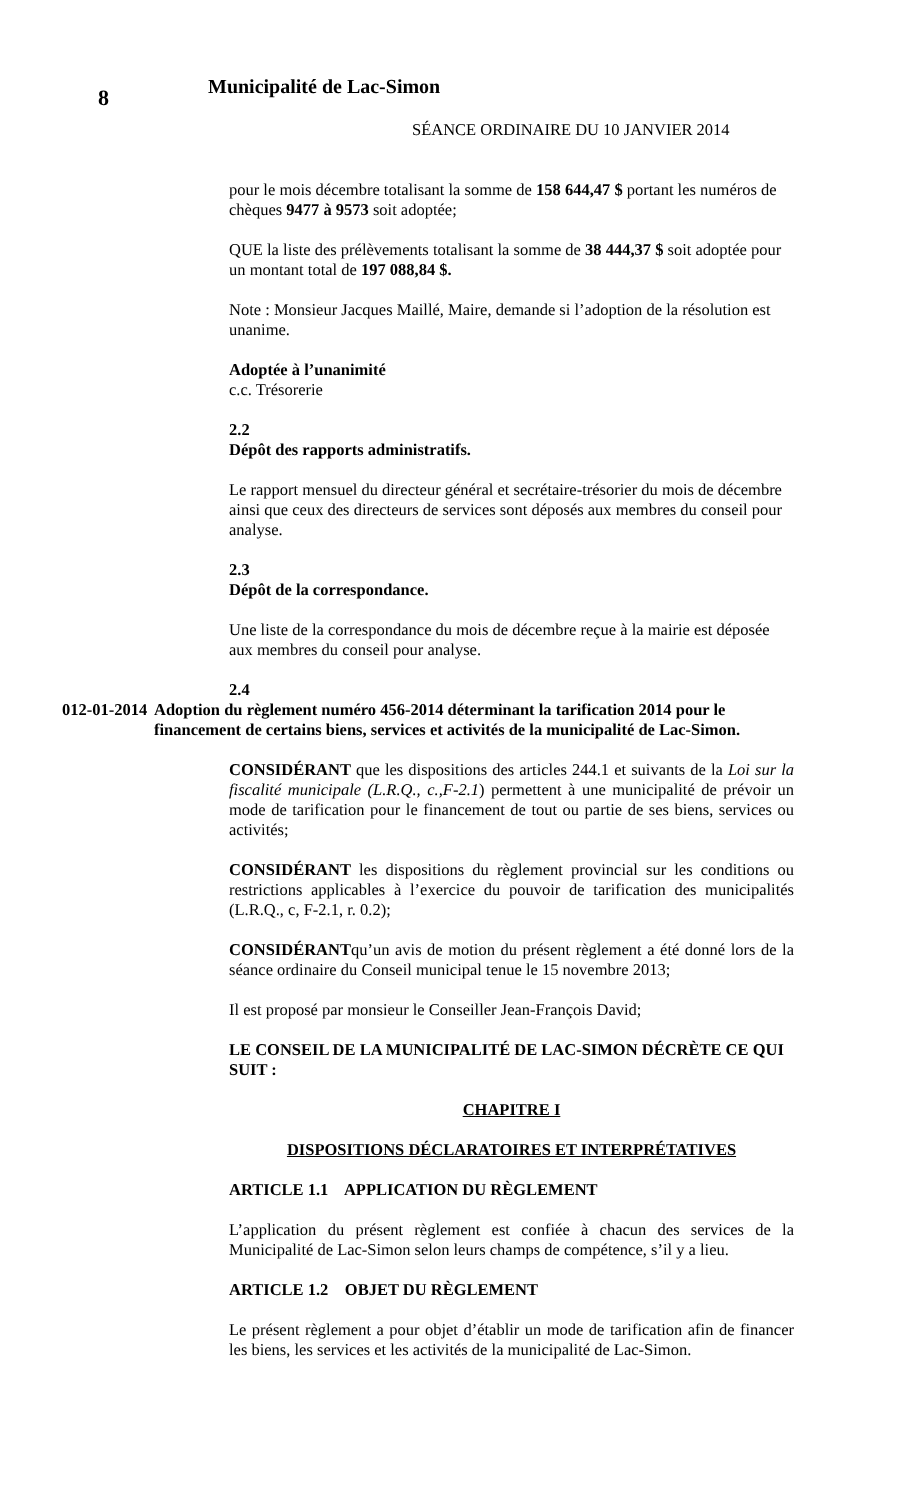8
Municipalité de Lac-Simon
SÉANCE ORDINAIRE DU 10 JANVIER 2014
pour le mois décembre totalisant la somme de 158 644,47 $ portant les numéros de chèques 9477 à 9573 soit adoptée;
QUE la liste des prélèvements totalisant la somme de 38 444,37 $ soit adoptée pour un montant total de 197 088,84 $.
Note : Monsieur Jacques Maillé, Maire, demande si l’adoption de la résolution est unanime.
Adoptée à l’unanimité
c.c. Trésorerie
2.2
Dépôt des rapports administratifs.
Le rapport mensuel du directeur général et secrétaire-trésorier du mois de décembre ainsi que ceux des directeurs de services sont déposés aux membres du conseil pour analyse.
2.3
Dépôt de la correspondance.
Une liste de la correspondance du mois de décembre reçue à la mairie est déposée aux membres du conseil pour analyse.
2.4
012-01-2014 Adoption du règlement numéro 456-2014 déterminant la tarification 2014 pour le financement de certains biens, services et activités de la municipalité de Lac-Simon.
CONSIDÉRANT que les dispositions des articles 244.1 et suivants de la Loi sur la fiscalité municipale (L.R.Q., c.,F-2.1) permettent à une municipalité de prévoir un mode de tarification pour le financement de tout ou partie de ses biens, services ou activités;
CONSIDÉRANT les dispositions du règlement provincial sur les conditions ou restrictions applicables à l’exercice du pouvoir de tarification des municipalités (L.R.Q., c, F-2.1, r. 0.2);
CONSIDÉRANTqu’un avis de motion du présent règlement a été donné lors de la séance ordinaire du Conseil municipal tenue le 15 novembre 2013;
Il est proposé par monsieur le Conseiller Jean-François David;
LE CONSEIL DE LA MUNICIPALITÉ DE LAC-SIMON DÉCRÈTE CE QUI SUIT :
CHAPITRE I
DISPOSITIONS DÉCLARATOIRES ET INTERPRÉTATIVES
ARTICLE 1.1 APPLICATION DU RÈGLEMENT
L’application du présent règlement est confiée à chacun des services de la Municipalité de Lac-Simon selon leurs champs de compétence, s’il y a lieu.
ARTICLE 1.2 OBJET DU RÈGLEMENT
Le présent règlement a pour objet d’établir un mode de tarification afin de financer les biens, les services et les activités de la municipalité de Lac-Simon.